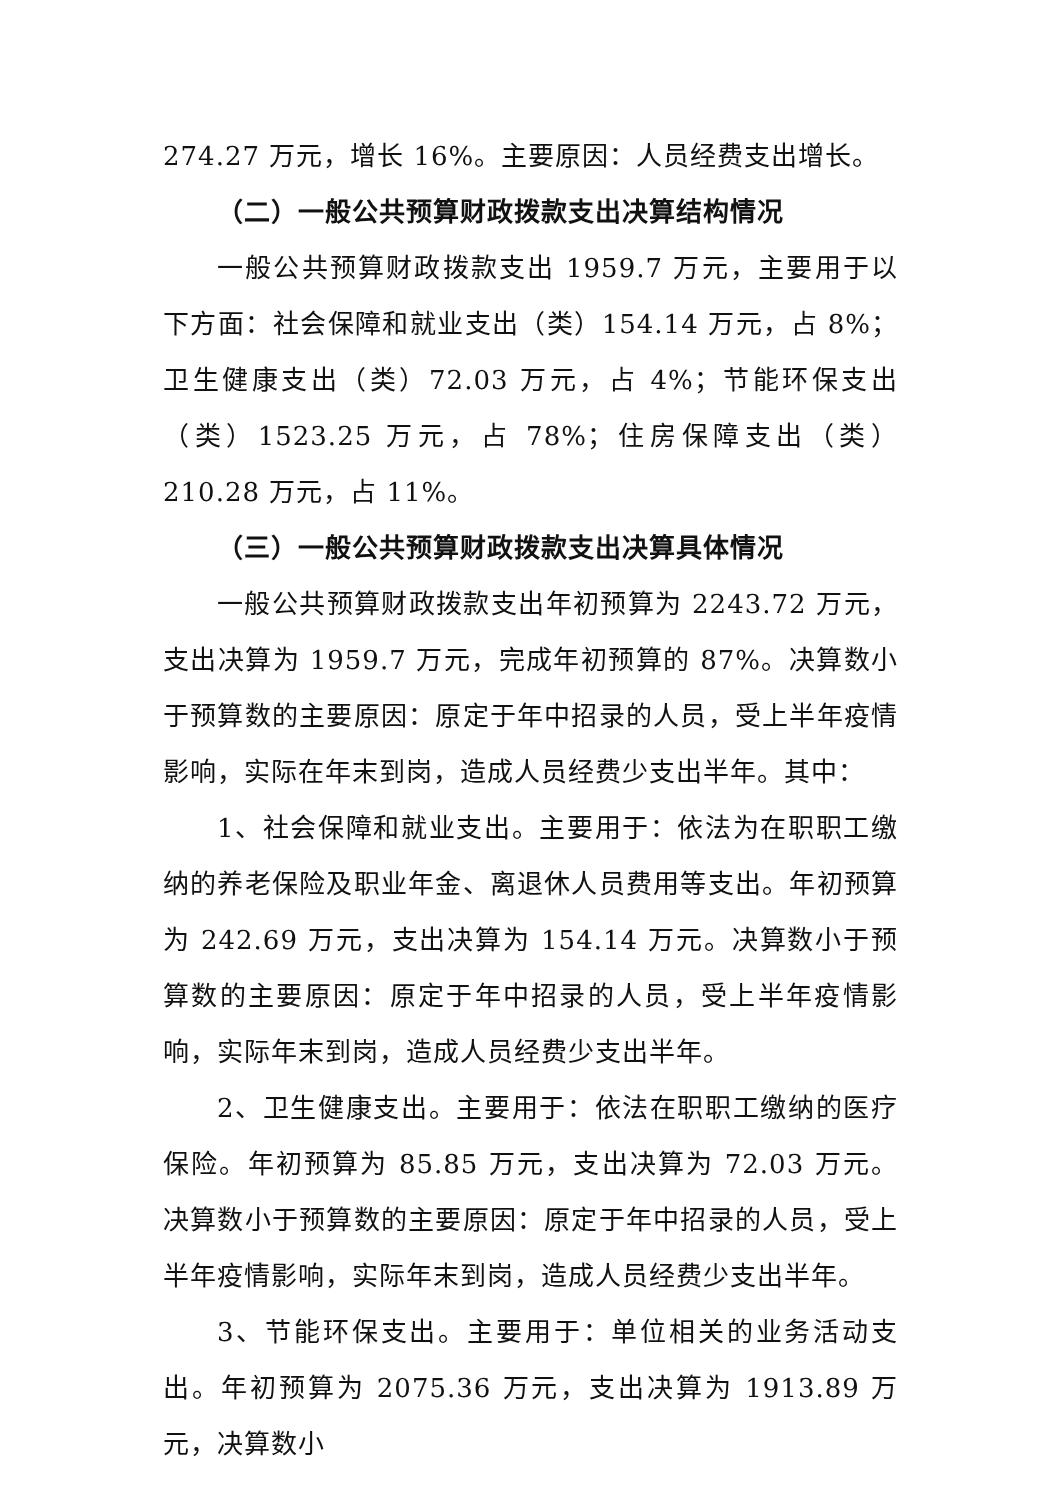274.27 万元，增长 16%。主要原因：人员经费支出增长。
（二）一般公共预算财政拨款支出决算结构情况
一般公共预算财政拨款支出 1959.7 万元，主要用于以下方面：社会保障和就业支出（类）154.14 万元，占 8%；卫生健康支出（类）72.03 万元，占 4%；节能环保支出（类）1523.25 万元，占 78%；住房保障支出（类）210.28 万元，占 11%。
（三）一般公共预算财政拨款支出决算具体情况
一般公共预算财政拨款支出年初预算为 2243.72 万元，支出决算为 1959.7 万元，完成年初预算的 87%。决算数小于预算数的主要原因：原定于年中招录的人员，受上半年疫情影响，实际在年末到岗，造成人员经费少支出半年。其中：
1、社会保障和就业支出。主要用于：依法为在职职工缴纳的养老保险及职业年金、离退休人员费用等支出。年初预算为 242.69 万元，支出决算为 154.14 万元。决算数小于预算数的主要原因：原定于年中招录的人员，受上半年疫情影响，实际年末到岗，造成人员经费少支出半年。
2、卫生健康支出。主要用于：依法在职职工缴纳的医疗保险。年初预算为 85.85 万元，支出决算为 72.03 万元。决算数小于预算数的主要原因：原定于年中招录的人员，受上半年疫情影响，实际年末到岗，造成人员经费少支出半年。
3、节能环保支出。主要用于：单位相关的业务活动支出。年初预算为 2075.36 万元，支出决算为 1913.89 万元，决算数小